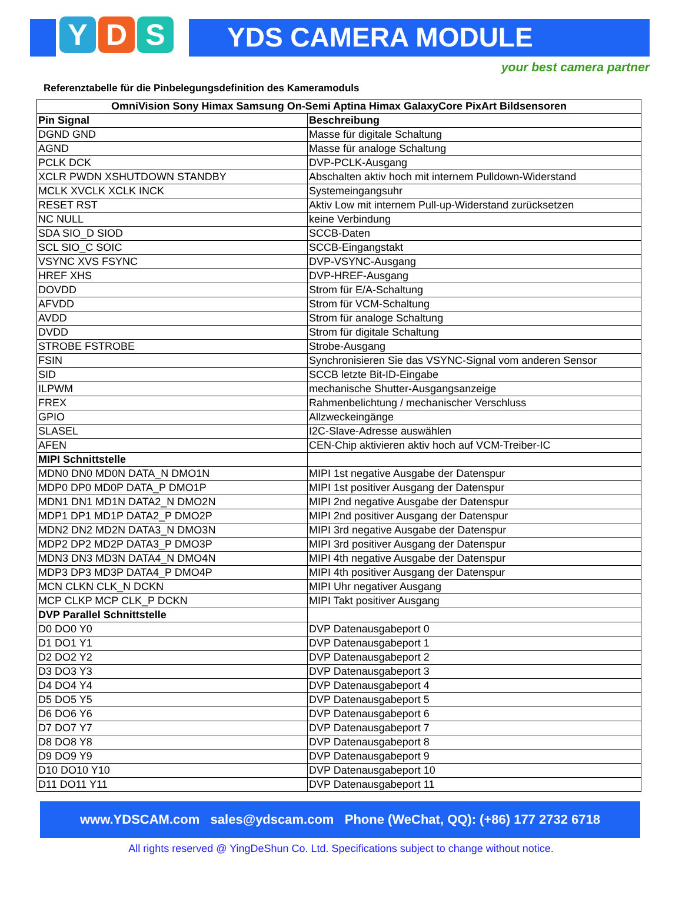Y D S YDS CAMERA MODULE
your best camera partner
Referenztabelle für die Pinbelegungsdefinition des Kameramoduls
| OmniVision Sony Himax Samsung On-Semi Aptina Himax GalaxyCore PixArt Bildsensoren | |
| --- | --- |
| Pin Signal | Beschreibung |
| DGND GND | Masse für digitale Schaltung |
| AGND | Masse für analoge Schaltung |
| PCLK DCK | DVP-PCLK-Ausgang |
| XCLR PWDN XSHUTDOWN STANDBY | Abschalten aktiv hoch mit internem Pulldown-Widerstand |
| MCLK XVCLK XCLK INCK | Systemeingangsuhr |
| RESET RST | Aktiv Low mit internem Pull-up-Widerstand zurücksetzen |
| NC NULL | keine Verbindung |
| SDA SIO_D SIOD | SCCB-Daten |
| SCL SIO_C SOIC | SCCB-Eingangstakt |
| VSYNC XVS FSYNC | DVP-VSYNC-Ausgang |
| HREF XHS | DVP-HREF-Ausgang |
| DOVDD | Strom für E/A-Schaltung |
| AFVDD | Strom für VCM-Schaltung |
| AVDD | Strom für analoge Schaltung |
| DVDD | Strom für digitale Schaltung |
| STROBE FSTROBE | Strobe-Ausgang |
| FSIN | Synchronisieren Sie das VSYNC-Signal vom anderen Sensor |
| SID | SCCB letzte Bit-ID-Eingabe |
| ILPWM | mechanische Shutter-Ausgangsanzeige |
| FREX | Rahmenbelichtung / mechanischer Verschluss |
| GPIO | Allzweckeingänge |
| SLASEL | I2C-Slave-Adresse auswählen |
| AFEN | CEN-Chip aktivieren aktiv hoch auf VCM-Treiber-IC |
| MIPI Schnittstelle | |
| MDN0 DN0 MD0N DATA_N DMO1N | MIPI 1st negative Ausgabe der Datenspur |
| MDP0 DP0 MD0P DATA_P DMO1P | MIPI 1st positiver Ausgang der Datenspur |
| MDN1 DN1 MD1N DATA2_N DMO2N | MIPI 2nd negative Ausgabe der Datenspur |
| MDP1 DP1 MD1P DATA2_P DMO2P | MIPI 2nd positiver Ausgang der Datenspur |
| MDN2 DN2 MD2N DATA3_N DMO3N | MIPI 3rd negative Ausgabe der Datenspur |
| MDP2 DP2 MD2P DATA3_P DMO3P | MIPI 3rd positiver Ausgang der Datenspur |
| MDN3 DN3 MD3N DATA4_N DMO4N | MIPI 4th negative Ausgabe der Datenspur |
| MDP3 DP3 MD3P DATA4_P DMO4P | MIPI 4th positiver Ausgang der Datenspur |
| MCN CLKN CLK_N DCKN | MIPI Uhr negativer Ausgang |
| MCP CLKP MCP CLK_P DCKN | MIPI Takt positiver Ausgang |
| DVP Parallel Schnittstelle | |
| D0 DO0 Y0 | DVP Datenausgabeport 0 |
| D1 DO1 Y1 | DVP Datenausgabeport 1 |
| D2 DO2 Y2 | DVP Datenausgabeport 2 |
| D3 DO3 Y3 | DVP Datenausgabeport 3 |
| D4 DO4 Y4 | DVP Datenausgabeport 4 |
| D5 DO5 Y5 | DVP Datenausgabeport 5 |
| D6 DO6 Y6 | DVP Datenausgabeport 6 |
| D7 DO7 Y7 | DVP Datenausgabeport 7 |
| D8 DO8 Y8 | DVP Datenausgabeport 8 |
| D9 DO9 Y9 | DVP Datenausgabeport 9 |
| D10 DO10 Y10 | DVP Datenausgabeport 10 |
| D11 DO11 Y11 | DVP Datenausgabeport 11 |
www.YDSCAM.com sales@ydscam.com Phone (WeChat, QQ): (+86) 177 2732 6718
All rights reserved @ YingDeShun Co. Ltd. Specifications subject to change without notice.